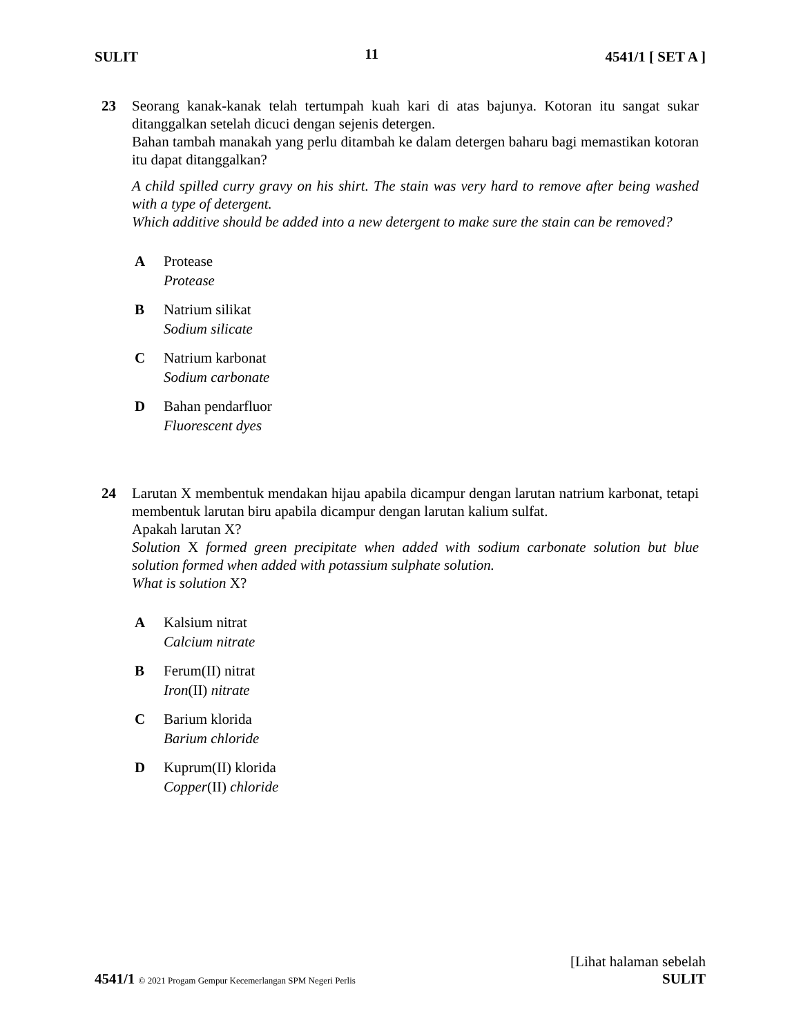SULIT 11 4541/1 [ SET A ]
23 Seorang kanak-kanak telah tertumpah kuah kari di atas bajunya. Kotoran itu sangat sukar ditanggalkan setelah dicuci dengan sejenis detergen.
Bahan tambah manakah yang perlu ditambah ke dalam detergen baharu bagi memastikan kotoran itu dapat ditanggalkan?
A child spilled curry gravy on his shirt. The stain was very hard to remove after being washed with a type of detergent.
Which additive should be added into a new detergent to make sure the stain can be removed?
A Protease
Protease
B Natrium silikat
Sodium silicate
C Natrium karbonat
Sodium carbonate
D Bahan pendarfluor
Fluorescent dyes
24 Larutan X membentuk mendakan hijau apabila dicampur dengan larutan natrium karbonat, tetapi membentuk larutan biru apabila dicampur dengan larutan kalium sulfat.
Apakah larutan X?
Solution X formed green precipitate when added with sodium carbonate solution but blue solution formed when added with potassium sulphate solution.
What is solution X?
A Kalsium nitrat
Calcium nitrate
B Ferum(II) nitrat
Iron(II) nitrate
C Barium klorida
Barium chloride
D Kuprum(II) klorida
Copper(II) chloride
[Lihat halaman sebelah
4541/1 © 2021 Progam Gempur Kecemerlangan SPM Negeri Perlis SULIT